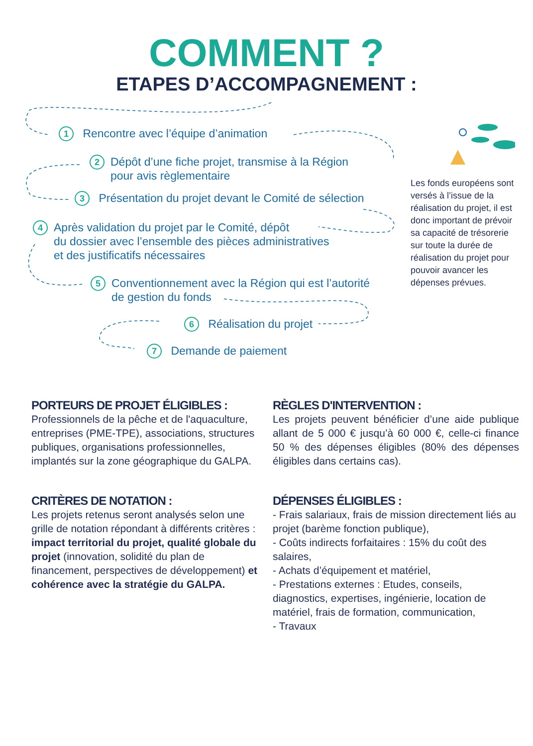COMMENT ?
ETAPES D’ACCOMPAGNEMENT :
1 Rencontre avec l’équipe d’animation
2 Dépôt d’une fiche projet, transmise à la Région
pour avis règlementaire
3 Présentation du projet devant le Comité de sélection
4 Après validation du projet par le Comité, dépôt
du dossier avec l’ensemble des pièces administratives
et des justificatifs nécessaires
5 Conventionnement avec la Région qui est l’autorité
de gestion du fonds
6 Réalisation du projet
7 Demande de paiement
Les fonds européens sont versés à l’issue de la réalisation du projet, il est donc important de prévoir sa capacité de trésorerie sur toute la durée de réalisation du projet pour pouvoir avancer les dépenses prévues.
PORTEURS DE PROJET ÉLIGIBLES :
Professionnels de la pêche et de l'aquaculture, entreprises (PME-TPE), associations, structures publiques, organisations professionnelles, implantés sur la zone géographique du GALPA.
RÈGLES D'INTERVENTION :
Les projets peuvent bénéficier d’une aide publique allant de 5 000 € jusqu’à 60 000 €, celle-ci finance 50 % des dépenses éligibles (80% des dépenses éligibles dans certains cas).
CRITÈRES DE NOTATION :
Les projets retenus seront analysés selon une grille de notation répondant à différents critères : impact territorial du projet, qualité globale du projet (innovation, solidité du plan de financement, perspectives de développement) et cohérence avec la stratégie du GALPA.
DÉPENSES ÉLIGIBLES :
- Frais salariaux, frais de mission directement liés au projet (barème fonction publique),
- Coûts indirects forfaitaires : 15% du coût des salaires,
- Achats d’équipement et matériel,
- Prestations externes : Etudes, conseils, diagnostics, expertises, ingénierie, location de matériel, frais de formation, communication,
- Travaux